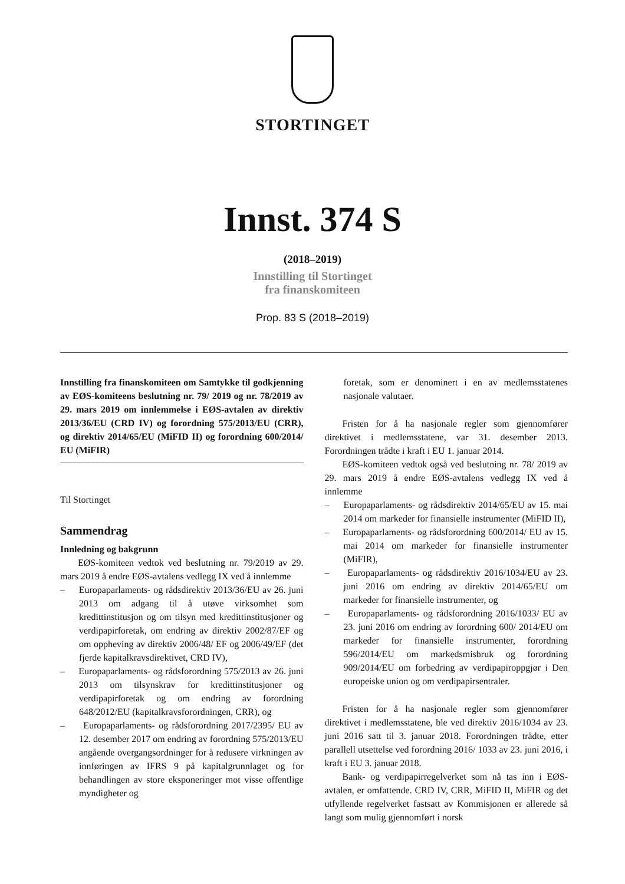STORTINGET
Innst. 374 S
(2018–2019)
Innstilling til Stortinget
fra finanskomiteen
Prop. 83 S (2018–2019)
Innstilling fra finanskomiteen om Samtykke til godkjenning av EØS-komiteens beslutning nr. 79/ 2019 og nr. 78/2019 av 29. mars 2019 om innlemmelse i EØS-avtalen av direktiv 2013/36/EU (CRD IV) og forordning 575/2013/EU (CRR), og direktiv 2014/65/EU (MiFID II) og forordning 600/2014/ EU (MiFIR)
Til Stortinget
Sammendrag
Innledning og bakgrunn
EØS-komiteen vedtok ved beslutning nr. 79/2019 av 29. mars 2019 å endre EØS-avtalens vedlegg IX ved å innlemme
– Europaparlaments- og rådsdirektiv 2013/36/EU av 26. juni 2013 om adgang til å utøve virksomhet som kredittinstitusjon og om tilsyn med kredittinstitusjoner og verdipapirforetak, om endring av direktiv 2002/87/EF og om oppheving av direktiv 2006/48/ EF og 2006/49/EF (det fjerde kapitalkravsdirektivet, CRD IV),
– Europaparlaments- og rådsforordning 575/2013 av 26. juni 2013 om tilsynskrav for kredittinstitusjoner og verdipapirforetak og om endring av forordning 648/2012/EU (kapitalkravsforordningen, CRR), og
– Europaparlaments- og rådsforordning 2017/2395/ EU av 12. desember 2017 om endring av forordning 575/2013/EU angående overgangsordninger for å redusere virkningen av innføringen av IFRS 9 på kapitalgrunnlaget og for behandlingen av store eksponeringer mot visse offentlige myndigheter og
foretak, som er denominert i en av medlemsstatenes nasjonale valutaer.
Fristen for å ha nasjonale regler som gjennomfører direktivet i medlemsstatene, var 31. desember 2013. Forordningen trådte i kraft i EU 1. januar 2014.
EØS-komiteen vedtok også ved beslutning nr. 78/ 2019 av 29. mars 2019 å endre EØS-avtalens vedlegg IX ved å innlemme
– Europaparlaments- og rådsdirektiv 2014/65/EU av 15. mai 2014 om markeder for finansielle instrumenter (MiFID II),
– Europaparlaments- og rådsforordning 600/2014/ EU av 15. mai 2014 om markeder for finansielle instrumenter (MiFIR),
– Europaparlaments- og rådsdirektiv 2016/1034/EU av 23. juni 2016 om endring av direktiv 2014/65/EU om markeder for finansielle instrumenter, og
– Europaparlaments- og rådsforordning 2016/1033/ EU av 23. juni 2016 om endring av forordning 600/ 2014/EU om markeder for finansielle instrumenter, forordning 596/2014/EU om markedsmisbruk og forordning 909/2014/EU om forbedring av verdipapiroppgjør i Den europeiske union og om verdipapirsentraler.
Fristen for å ha nasjonale regler som gjennomfører direktivet i medlemsstatene, ble ved direktiv 2016/1034 av 23. juni 2016 satt til 3. januar 2018. Forordningen trådte, etter parallell utsettelse ved forordning 2016/ 1033 av 23. juni 2016, i kraft i EU 3. januar 2018.
Bank- og verdipapirregelverket som nå tas inn i EØS-avtalen, er omfattende. CRD IV, CRR, MiFID II, MiFIR og det utfyllende regelverket fastsatt av Kommisjonen er allerede så langt som mulig gjennomført i norsk